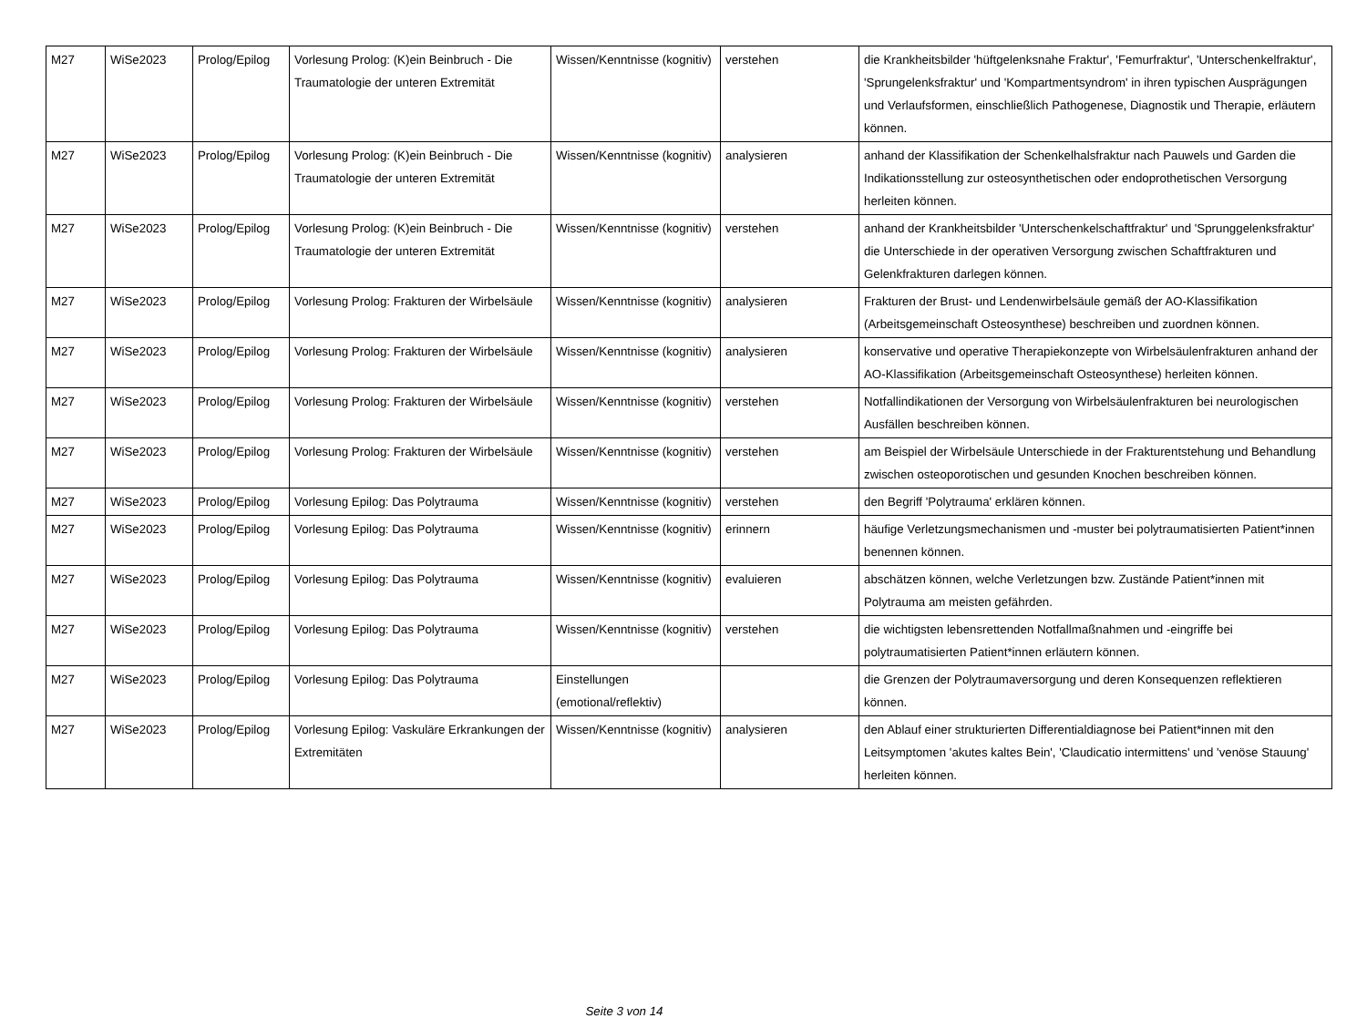| M27 | WiSe2023 | Prolog/Epilog | Vorlesung Prolog: (K)ein Beinbruch - Die Traumatologie der unteren Extremität | Wissen/Kenntnisse (kognitiv) | verstehen | die Krankheitsbilder 'hüftgelenksnahe Fraktur', 'Femurfraktur', 'Unterschenkelfraktur', 'Sprungelenksfraktur' und 'Kompartmentsyndrom' in ihren typischen Ausprägungen und Verlaufsformen, einschließlich Pathogenese, Diagnostik und Therapie, erläutern können. |
| M27 | WiSe2023 | Prolog/Epilog | Vorlesung Prolog: (K)ein Beinbruch - Die Traumatologie der unteren Extremität | Wissen/Kenntnisse (kognitiv) | analysieren | anhand der Klassifikation der Schenkelhalsfraktur nach Pauwels und Garden die Indikationsstellung zur osteosynthetischen oder endoprothetischen Versorgung herleiten können. |
| M27 | WiSe2023 | Prolog/Epilog | Vorlesung Prolog: (K)ein Beinbruch - Die Traumatologie der unteren Extremität | Wissen/Kenntnisse (kognitiv) | verstehen | anhand der Krankheitsbilder 'Unterschenkelschaftfraktur' und 'Sprunggelenksfraktur' die Unterschiede in der operativen Versorgung zwischen Schaftfrakturen und Gelenkfrakturen darlegen können. |
| M27 | WiSe2023 | Prolog/Epilog | Vorlesung Prolog: Frakturen der Wirbelsäule | Wissen/Kenntnisse (kognitiv) | analysieren | Frakturen der Brust- und Lendenwirbelsäule gemäß der AO-Klassifikation (Arbeitsgemeinschaft Osteosynthese) beschreiben und zuordnen können. |
| M27 | WiSe2023 | Prolog/Epilog | Vorlesung Prolog: Frakturen der Wirbelsäule | Wissen/Kenntnisse (kognitiv) | analysieren | konservative und operative Therapiekonzepte von Wirbelsäulenfrakturen anhand der AO-Klassifikation (Arbeitsgemeinschaft Osteosynthese) herleiten können. |
| M27 | WiSe2023 | Prolog/Epilog | Vorlesung Prolog: Frakturen der Wirbelsäule | Wissen/Kenntnisse (kognitiv) | verstehen | Notfallindikationen der Versorgung von Wirbelsäulenfrakturen bei neurologischen Ausfällen beschreiben können. |
| M27 | WiSe2023 | Prolog/Epilog | Vorlesung Prolog: Frakturen der Wirbelsäule | Wissen/Kenntnisse (kognitiv) | verstehen | am Beispiel der Wirbelsäule Unterschiede in der Frakturentstehung und Behandlung zwischen osteoporotischen und gesunden Knochen beschreiben können. |
| M27 | WiSe2023 | Prolog/Epilog | Vorlesung Epilog: Das Polytrauma | Wissen/Kenntnisse (kognitiv) | verstehen | den Begriff 'Polytrauma' erklären können. |
| M27 | WiSe2023 | Prolog/Epilog | Vorlesung Epilog: Das Polytrauma | Wissen/Kenntnisse (kognitiv) | erinnern | häufige Verletzungsmechanismen und -muster bei polytraumatisierten Patient*innen benennen können. |
| M27 | WiSe2023 | Prolog/Epilog | Vorlesung Epilog: Das Polytrauma | Wissen/Kenntnisse (kognitiv) | evaluieren | abschätzen können, welche Verletzungen bzw. Zustände Patient*innen mit Polytrauma am meisten gefährden. |
| M27 | WiSe2023 | Prolog/Epilog | Vorlesung Epilog: Das Polytrauma | Wissen/Kenntnisse (kognitiv) | verstehen | die wichtigsten lebensrettenden Notfallmaßnahmen und -eingriffe bei polytraumatisierten Patient*innen erläutern können. |
| M27 | WiSe2023 | Prolog/Epilog | Vorlesung Epilog: Das Polytrauma | Einstellungen (emotional/reflektiv) | | die Grenzen der Polytraumaversorgung und deren Konsequenzen reflektieren können. |
| M27 | WiSe2023 | Prolog/Epilog | Vorlesung Epilog: Vaskuläre Erkrankungen der Extremitäten | Wissen/Kenntnisse (kognitiv) | analysieren | den Ablauf einer strukturierten Differentialdiagnose bei Patient*innen mit den Leitsymptomen 'akutes kaltes Bein', 'Claudicatio intermittens' und 'venöse Stauung' herleiten können. |
Seite 3 von 14